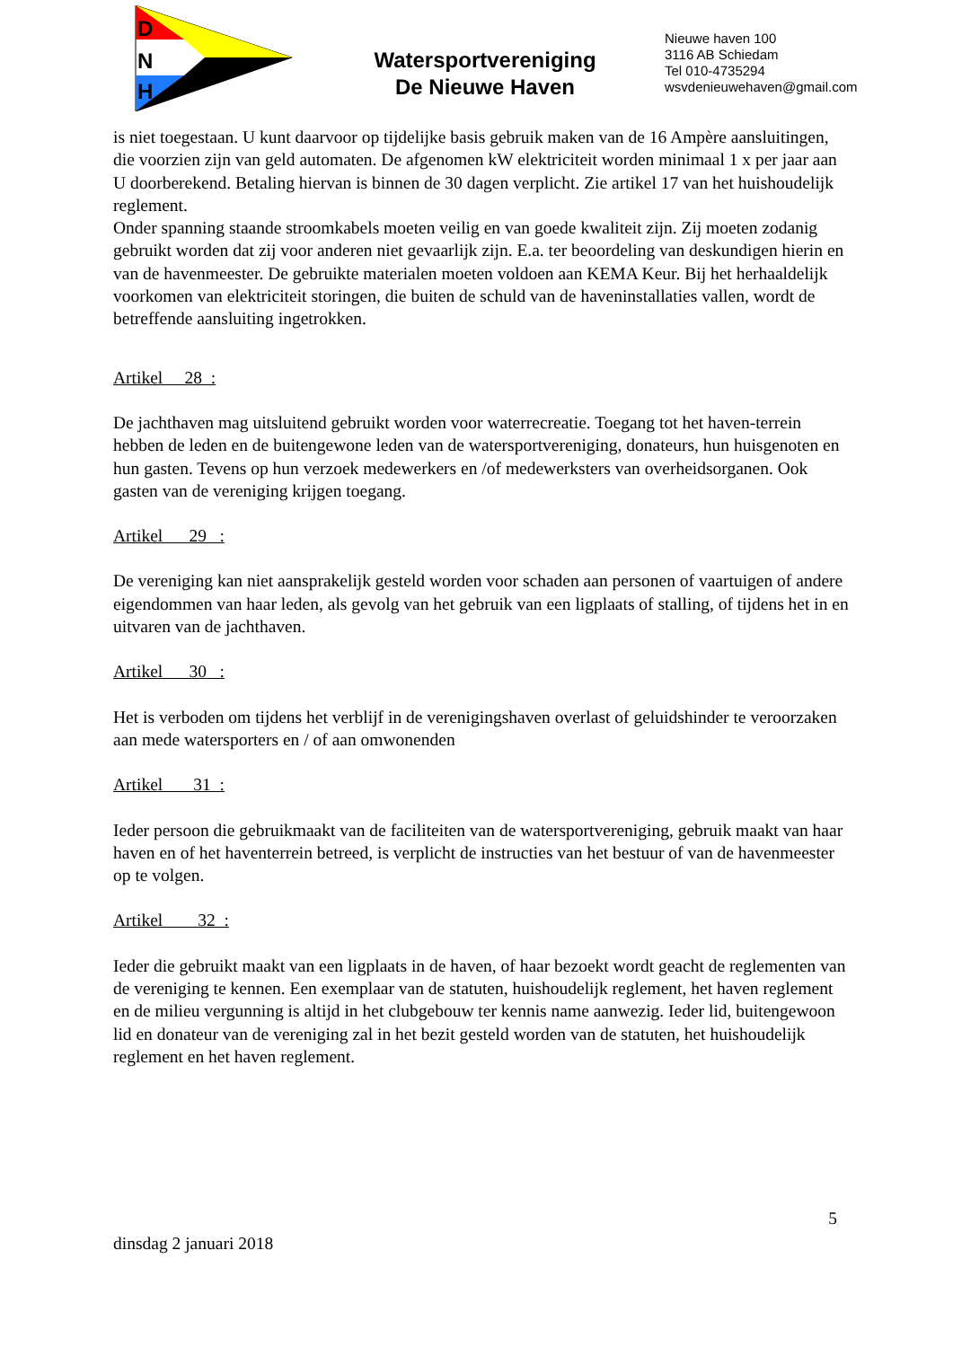D
N
H
Watersportvereniging
De Nieuwe Haven
Nieuwe haven 100
3116 AB Schiedam
Tel 010-4735294
wsvdenieuwehaven@gmail.com
is niet toegestaan. U kunt daarvoor op tijdelijke basis gebruik maken van de 16 Ampère aansluitingen, die voorzien zijn van geld automaten. De afgenomen kW elektriciteit worden minimaal 1 x per jaar aan U doorberekend. Betaling hiervan is binnen de 30 dagen verplicht. Zie artikel 17 van het huishoudelijk reglement.
Onder spanning staande stroomkabels moeten veilig en van goede kwaliteit zijn. Zij moeten zodanig gebruikt worden dat zij voor anderen niet gevaarlijk zijn. E.a. ter beoordeling van deskundigen hierin en van de havenmeester. De gebruikte materialen moeten voldoen aan KEMA Keur. Bij het herhaaldelijk voorkomen van elektriciteit storingen, die buiten de schuld van de haveninstallaties vallen, wordt de betreffende aansluiting ingetrokken.
Artikel 28 :
De jachthaven mag uitsluitend gebruikt worden voor waterrecreatie. Toegang tot het haven-terrein hebben de leden en de buitengewone leden van de watersportvereniging, donateurs, hun huisgenoten en hun gasten. Tevens op hun verzoek medewerkers en /of medewerksters van overheidsorganen. Ook gasten van de vereniging krijgen toegang.
Artikel 29 :
De vereniging kan niet aansprakelijk gesteld worden voor schaden aan personen of vaartuigen of andere eigendommen van haar leden, als gevolg van het gebruik van een ligplaats of stalling, of tijdens het in en uitvaren van de jachthaven.
Artikel 30 :
Het is verboden om tijdens het verblijf in de verenigingshaven overlast of geluidshinder te veroorzaken aan mede watersporters en / of aan omwonenden
Artikel 31 :
Ieder persoon die gebruikmaakt van de faciliteiten van de watersportvereniging, gebruik maakt van haar haven en of het haventerrein betreed, is verplicht de instructies van het bestuur of van de havenmeester op te volgen.
Artikel 32 :
Ieder die gebruikt maakt van een ligplaats in de haven, of haar bezoekt wordt geacht de reglementen van de vereniging te kennen. Een exemplaar van de statuten, huishoudelijk reglement, het haven reglement en de milieu vergunning is altijd in het clubgebouw ter kennis name aanwezig. Ieder lid, buitengewoon lid en donateur van de vereniging zal in het bezit gesteld worden van de statuten, het huishoudelijk reglement en het haven reglement.
5
dinsdag 2 januari 2018